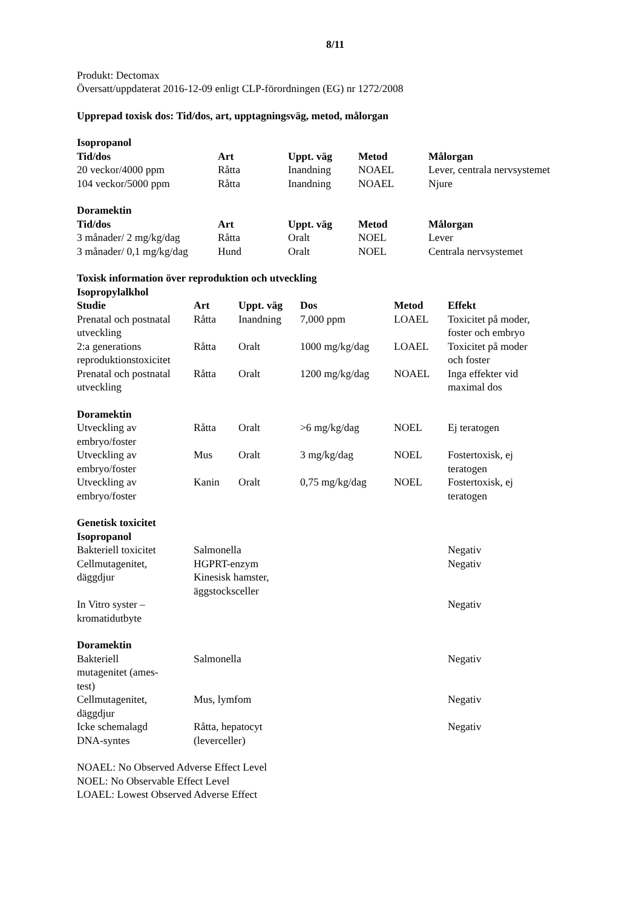8/11
Produkt: Dectomax
Översatt/uppdaterat 2016-12-09 enligt CLP-förordningen (EG) nr 1272/2008
Upprepad toxisk dos: Tid/dos, art, upptagningsväg, metod, målorgan
Isopropanol
| Tid/dos | Art | Uppt. väg | Metod | Målorgan |
| --- | --- | --- | --- | --- |
| 20 veckor/4000 ppm | Råtta | Inandning | NOAEL | Lever, centrala nervsystemet |
| 104 veckor/5000 ppm | Råtta | Inandning | NOAEL | Njure |
Doramektin
| Tid/dos | Art | Uppt. väg | Metod | Målorgan |
| --- | --- | --- | --- | --- |
| 3 månader/ 2 mg/kg/dag | Råtta | Oralt | NOEL | Lever |
| 3 månader/ 0,1 mg/kg/dag | Hund | Oralt | NOEL | Centrala nervsystemet |
Toxisk information över reproduktion och utveckling
Isopropylalkhol
| Studie | Art | Uppt. väg | Dos | Metod | Effekt |
| --- | --- | --- | --- | --- | --- |
| Prenatal och postnatal utveckling | Råtta | Inandning | 7,000 ppm | LOAEL | Toxicitet på moder, foster och embryo |
| 2:a generations reproduktionstoxicitet | Råtta | Oralt | 1000 mg/kg/dag | LOAEL | Toxicitet på moder och foster |
| Prenatal och postnatal utveckling | Råtta | Oralt | 1200 mg/kg/dag | NOAEL | Inga effekter vid maximal dos |
| Doramektin | | | | | |
| Utveckling av embryo/foster | Råtta | Oralt | >6 mg/kg/dag | NOEL | Ej teratogen |
| Utveckling av embryo/foster | Mus | Oralt | 3 mg/kg/dag | NOEL | Fostertoxisk, ej teratogen |
| Utveckling av embryo/foster | Kanin | Oralt | 0,75 mg/kg/dag | NOEL | Fostertoxisk, ej teratogen |
Genetisk toxicitet
Isopropanol
| Bakteriell toxicitet | Salmonella | Negativ |
| Cellmutagenitet, däggdjur | HGPRT-enzym Kinesisk hamster, äggstocksceller | Negativ |
| In Vitro syster – kromatidutbyte | | Negativ |
| Doramektin | | |
| Bakteriell mutagenitet (ames- test) | Salmonella | Negativ |
| Cellmutagenitet, däggdjur | Mus, lymfom | Negativ |
| Icke schemalagd DNA-syntes | Råtta, hepatocyt (leverceller) | Negativ |
NOAEL: No Observed Adverse Effect Level
NOEL: No Observable Effect Level
LOAEL: Lowest Observed Adverse Effect